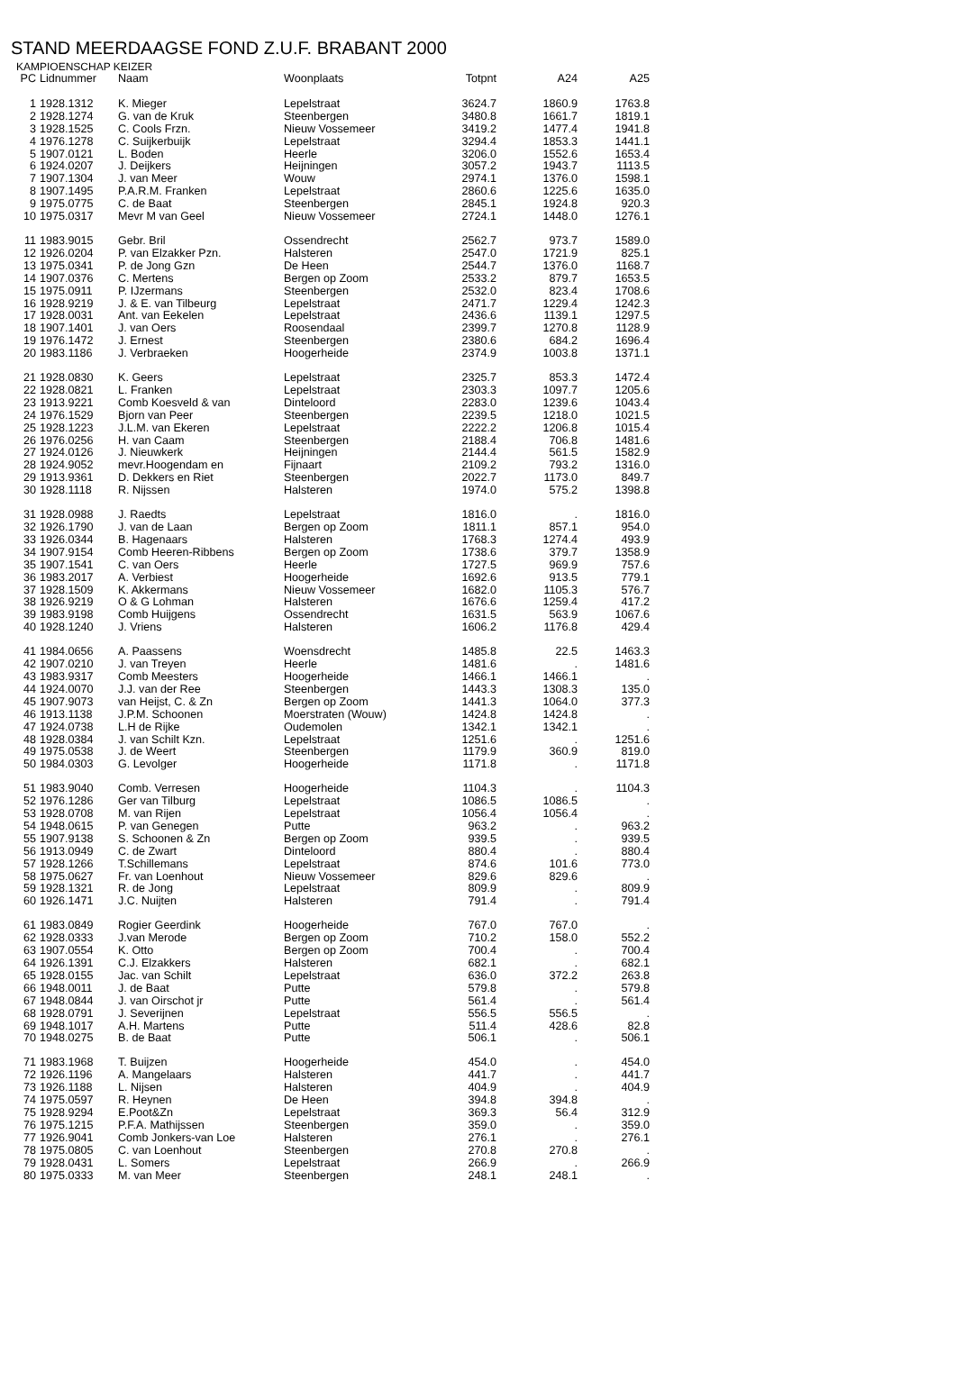STAND MEERDAAGSE FOND Z.U.F. BRABANT 2000
KAMPIOENSCHAP KEIZER
| PC | Lidnummer | Naam | Woonplaats | Totpnt | A24 | A25 |
| --- | --- | --- | --- | --- | --- | --- |
| 1 | 1928.1312 | K. Mieger | Lepelstraat | 3624.7 | 1860.9 | 1763.8 |
| 2 | 1928.1274 | G. van de Kruk | Steenbergen | 3480.8 | 1661.7 | 1819.1 |
| 3 | 1928.1525 | C. Cools Frzn. | Nieuw Vossemeer | 3419.2 | 1477.4 | 1941.8 |
| 4 | 1976.1278 | C. Suijkerbuijk | Lepelstraat | 3294.4 | 1853.3 | 1441.1 |
| 5 | 1907.0121 | L. Boden | Heerle | 3206.0 | 1552.6 | 1653.4 |
| 6 | 1924.0207 | J. Deijkers | Heijningen | 3057.2 | 1943.7 | 1113.5 |
| 7 | 1907.1304 | J. van Meer | Wouw | 2974.1 | 1376.0 | 1598.1 |
| 8 | 1907.1495 | P.A.R.M. Franken | Lepelstraat | 2860.6 | 1225.6 | 1635.0 |
| 9 | 1975.0775 | C. de Baat | Steenbergen | 2845.1 | 1924.8 | 920.3 |
| 10 | 1975.0317 | Mevr M van Geel | Nieuw Vossemeer | 2724.1 | 1448.0 | 1276.1 |
| 11 | 1983.9015 | Gebr. Bril | Ossendrecht | 2562.7 | 973.7 | 1589.0 |
| 12 | 1926.0204 | P. van Elzakker Pzn. | Halsteren | 2547.0 | 1721.9 | 825.1 |
| 13 | 1975.0341 | P. de Jong Gzn | De Heen | 2544.7 | 1376.0 | 1168.7 |
| 14 | 1907.0376 | C. Mertens | Bergen op Zoom | 2533.2 | 879.7 | 1653.5 |
| 15 | 1975.0911 | P. IJzermans | Steenbergen | 2532.0 | 823.4 | 1708.6 |
| 16 | 1928.9219 | J. & E. van Tilbeurg | Lepelstraat | 2471.7 | 1229.4 | 1242.3 |
| 17 | 1928.0031 | Ant. van Eekelen | Lepelstraat | 2436.6 | 1139.1 | 1297.5 |
| 18 | 1907.1401 | J. van Oers | Roosendaal | 2399.7 | 1270.8 | 1128.9 |
| 19 | 1976.1472 | J. Ernest | Steenbergen | 2380.6 | 684.2 | 1696.4 |
| 20 | 1983.1186 | J. Verbraeken | Hoogerheide | 2374.9 | 1003.8 | 1371.1 |
| 21 | 1928.0830 | K. Geers | Lepelstraat | 2325.7 | 853.3 | 1472.4 |
| 22 | 1928.0821 | L. Franken | Lepelstraat | 2303.3 | 1097.7 | 1205.6 |
| 23 | 1913.9221 | Comb Koesveld & van | Dinteloord | 2283.0 | 1239.6 | 1043.4 |
| 24 | 1976.1529 | Bjorn van Peer | Steenbergen | 2239.5 | 1218.0 | 1021.5 |
| 25 | 1928.1223 | J.L.M. van Ekeren | Lepelstraat | 2222.2 | 1206.8 | 1015.4 |
| 26 | 1976.0256 | H. van Caam | Steenbergen | 2188.4 | 706.8 | 1481.6 |
| 27 | 1924.0126 | J. Nieuwkerk | Heijningen | 2144.4 | 561.5 | 1582.9 |
| 28 | 1924.9052 | mevr.Hoogendam en | Fijnaart | 2109.2 | 793.2 | 1316.0 |
| 29 | 1913.9361 | D. Dekkers en Riet | Steenbergen | 2022.7 | 1173.0 | 849.7 |
| 30 | 1928.1118 | R. Nijssen | Halsteren | 1974.0 | 575.2 | 1398.8 |
| 31 | 1928.0988 | J. Raedts | Lepelstraat | 1816.0 | . | 1816.0 |
| 32 | 1926.1790 | J. van de Laan | Bergen op Zoom | 1811.1 | 857.1 | 954.0 |
| 33 | 1926.0344 | B. Hagenaars | Halsteren | 1768.3 | 1274.4 | 493.9 |
| 34 | 1907.9154 | Comb Heeren-Ribbens | Bergen op Zoom | 1738.6 | 379.7 | 1358.9 |
| 35 | 1907.1541 | C. van Oers | Heerle | 1727.5 | 969.9 | 757.6 |
| 36 | 1983.2017 | A. Verbiest | Hoogerheide | 1692.6 | 913.5 | 779.1 |
| 37 | 1928.1509 | K. Akkermans | Nieuw Vossemeer | 1682.0 | 1105.3 | 576.7 |
| 38 | 1926.9219 | O & G Lohman | Halsteren | 1676.6 | 1259.4 | 417.2 |
| 39 | 1983.9198 | Comb Huijgens | Ossendrecht | 1631.5 | 563.9 | 1067.6 |
| 40 | 1928.1240 | J. Vriens | Halsteren | 1606.2 | 1176.8 | 429.4 |
| 41 | 1984.0656 | A. Paassens | Woensdrecht | 1485.8 | 22.5 | 1463.3 |
| 42 | 1907.0210 | J. van Treyen | Heerle | 1481.6 | . | 1481.6 |
| 43 | 1983.9317 | Comb Meesters | Hoogerheide | 1466.1 | 1466.1 | . |
| 44 | 1924.0070 | J.J. van der Ree | Steenbergen | 1443.3 | 1308.3 | 135.0 |
| 45 | 1907.9073 | van Heijst, C. & Zn | Bergen op Zoom | 1441.3 | 1064.0 | 377.3 |
| 46 | 1913.1138 | J.P.M. Schoonen | Moerstraten (Wouw) | 1424.8 | 1424.8 | . |
| 47 | 1924.0738 | L.H de Rijke | Oudemolen | 1342.1 | 1342.1 | . |
| 48 | 1928.0384 | J. van Schilt Kzn. | Lepelstraat | 1251.6 | . | 1251.6 |
| 49 | 1975.0538 | J. de Weert | Steenbergen | 1179.9 | 360.9 | 819.0 |
| 50 | 1984.0303 | G. Levolger | Hoogerheide | 1171.8 | . | 1171.8 |
| 51 | 1983.9040 | Comb. Verresen | Hoogerheide | 1104.3 | . | 1104.3 |
| 52 | 1976.1286 | Ger van Tilburg | Lepelstraat | 1086.5 | 1086.5 | . |
| 53 | 1928.0708 | M. van Rijen | Lepelstraat | 1056.4 | 1056.4 | . |
| 54 | 1948.0615 | P. van Genegen | Putte | 963.2 | . | 963.2 |
| 55 | 1907.9138 | S. Schoonen & Zn | Bergen op Zoom | 939.5 | . | 939.5 |
| 56 | 1913.0949 | C. de Zwart | Dinteloord | 880.4 | . | 880.4 |
| 57 | 1928.1266 | T.Schillemans | Lepelstraat | 874.6 | 101.6 | 773.0 |
| 58 | 1975.0627 | Fr. van Loenhout | Nieuw Vossemeer | 829.6 | 829.6 | . |
| 59 | 1928.1321 | R. de Jong | Lepelstraat | 809.9 | . | 809.9 |
| 60 | 1926.1471 | J.C. Nuijten | Halsteren | 791.4 | . | 791.4 |
| 61 | 1983.0849 | Rogier Geerdink | Hoogerheide | 767.0 | 767.0 | . |
| 62 | 1928.0333 | J.van Merode | Bergen op Zoom | 710.2 | 158.0 | 552.2 |
| 63 | 1907.0554 | K. Otto | Bergen op Zoom | 700.4 | . | 700.4 |
| 64 | 1926.1391 | C.J. Elzakkers | Halsteren | 682.1 | . | 682.1 |
| 65 | 1928.0155 | Jac. van Schilt | Lepelstraat | 636.0 | 372.2 | 263.8 |
| 66 | 1948.0011 | J. de Baat | Putte | 579.8 | . | 579.8 |
| 67 | 1948.0844 | J. van Oirschot jr | Putte | 561.4 | . | 561.4 |
| 68 | 1928.0791 | J. Severijnen | Lepelstraat | 556.5 | 556.5 | . |
| 69 | 1948.1017 | A.H. Martens | Putte | 511.4 | 428.6 | 82.8 |
| 70 | 1948.0275 | B. de Baat | Putte | 506.1 | . | 506.1 |
| 71 | 1983.1968 | T. Buijzen | Hoogerheide | 454.0 | . | 454.0 |
| 72 | 1926.1196 | A. Mangelaars | Halsteren | 441.7 | . | 441.7 |
| 73 | 1926.1188 | L. Nijsen | Halsteren | 404.9 | . | 404.9 |
| 74 | 1975.0597 | R. Heynen | De Heen | 394.8 | 394.8 | . |
| 75 | 1928.9294 | E.Poot&Zn | Lepelstraat | 369.3 | 56.4 | 312.9 |
| 76 | 1975.1215 | P.F.A. Mathijssen | Steenbergen | 359.0 | . | 359.0 |
| 77 | 1926.9041 | Comb Jonkers-van Loe | Halsteren | 276.1 | . | 276.1 |
| 78 | 1975.0805 | C. van Loenhout | Steenbergen | 270.8 | 270.8 | . |
| 79 | 1928.0431 | L. Somers | Lepelstraat | 266.9 | . | 266.9 |
| 80 | 1975.0333 | M. van Meer | Steenbergen | 248.1 | 248.1 | . |